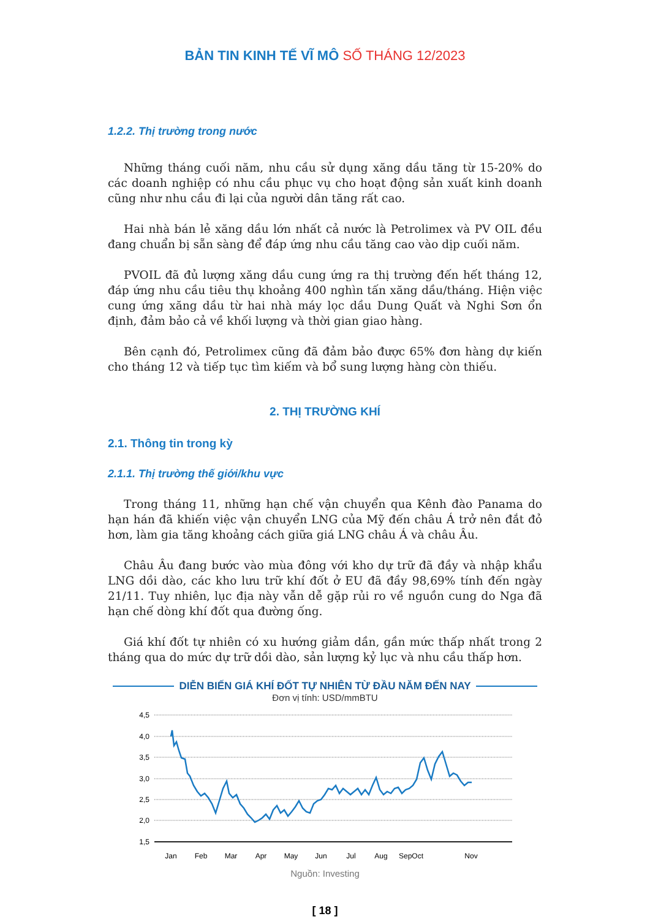BẢN TIN KINH TẾ VĨ MÔ SỐ THÁNG 12/2023
1.2.2. Thị trường trong nước
Những tháng cuối năm, nhu cầu sử dụng xăng dầu tăng từ 15-20% do các doanh nghiệp có nhu cầu phục vụ cho hoạt động sản xuất kinh doanh cũng như nhu cầu đi lại của người dân tăng rất cao.
Hai nhà bán lẻ xăng dầu lớn nhất cả nước là Petrolimex và PV OIL đều đang chuẩn bị sẵn sàng để đáp ứng nhu cầu tăng cao vào dịp cuối năm.
PVOIL đã đủ lượng xăng dầu cung ứng ra thị trường đến hết tháng 12, đáp ứng nhu cầu tiêu thụ khoảng 400 nghìn tấn xăng dầu/tháng. Hiện việc cung ứng xăng dầu từ hai nhà máy lọc dầu Dung Quất và Nghi Sơn ổn định, đảm bảo cả về khối lượng và thời gian giao hàng.
Bên cạnh đó, Petrolimex cũng đã đảm bảo được 65% đơn hàng dự kiến cho tháng 12 và tiếp tục tìm kiếm và bổ sung lượng hàng còn thiếu.
2. THỊ TRƯỜNG KHÍ
2.1. Thông tin trong kỳ
2.1.1. Thị trường thế giới/khu vực
Trong tháng 11, những hạn chế vận chuyển qua Kênh đào Panama do hạn hán đã khiến việc vận chuyển LNG của Mỹ đến châu Á trở nên đắt đỏ hơn, làm gia tăng khoảng cách giữa giá LNG châu Á và châu Âu.
Châu Âu đang bước vào mùa đông với kho dự trữ đã đầy và nhập khẩu LNG dồi dào, các kho lưu trữ khí đốt ở EU đã đầy 98,69% tính đến ngày 21/11. Tuy nhiên, lục địa này vẫn dễ gặp rủi ro về nguồn cung do Nga đã hạn chế dòng khí đốt qua đường ống.
Giá khí đốt tự nhiên có xu hướng giảm dần, gần mức thấp nhất trong 2 tháng qua do mức dự trữ dồi dào, sản lượng kỷ lục và nhu cầu thấp hơn.
DIỄN BIẾN GIÁ KHÍ ĐỐT TỰ NHIÊN TỪ ĐẦU NĂM ĐẾN NAY
Đơn vị tính: USD/mmBTU
4,5
4,0
3,5
3,0
2,5
2,0
1,5
Jan
Feb
Mar
Apr
May
Jun
Jul
Aug
SepOct
Nov
Nguồn: Investing
[ 18 ]